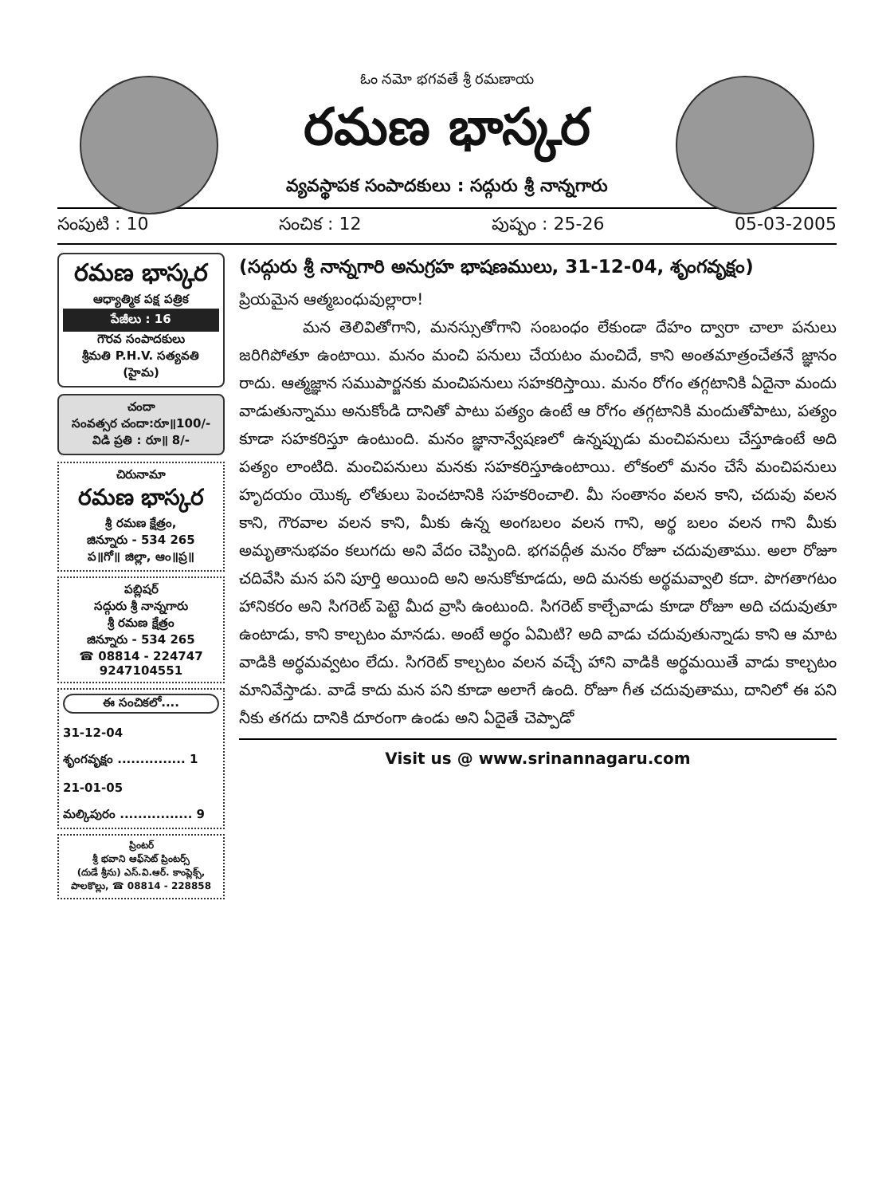ఓం నమో భగవతే శ్రీ రమణాయ
రమణ భాస్కర
వ్యవస్థాపక సంపాదకులు : సద్గురు శ్రీ నాన్నగారు
సంపుటి : 10 సంచిక : 12 పుష్పం : 25-26 05-03-2005
రమణ భాస్కర
ఆధ్యాత్మిక పక్ష పత్రిక
పేజీలు : 16
గౌరవ సంపాదకులు
శ్రీమతి P.H.V. సత్యవతి (హైమ)
చందా
సంవత్సర చందా:రూ॥100/-
విడి ప్రతి : రూ॥ 8/-
చిరునామా
రమణ భాస్కర
శ్రీ రమణ క్షేత్రం,
జిన్నూరు - 534 265
ప॥గో॥ జిల్లా, ఆం॥ప్ర॥
పబ్లిషర్
సద్గురు శ్రీ నాన్నగారు
శ్రీ రమణ క్షేత్రం
జిన్నూరు - 534 265
☎ 08814 - 224747
9247104551
ఈ సంచికలో....
31-12-04
శృంగవృక్షం ............... 1
21-01-05
మల్కిపురం ................ 9
ప్రింటర్
శ్రీ భవాని ఆఫ్‌సెట్ ప్రింటర్స్
(దుడే శ్రీను) ఎస్.వి.ఆర్. కాంప్లెక్స్,
పాలకొల్లు, ☎ 08814 - 228858
(సద్గురు శ్రీ నాన్నగారి అనుగ్రహ భాషణములు, 31-12-04, శృంగవృక్షం)
ప్రియమైన ఆత్మబంధువుల్లారా!
మన తెలివితోగాని, మనస్సుతోగాని సంబంధం లేకుండా దేహం ద్వారా చాలా పనులు జరిగిపోతూ ఉంటాయి. మనం మంచి పనులు చేయటం మంచిదే, కాని అంతమాత్రంచేతనే జ్ఞానం రాదు. ఆత్మజ్ఞాన సముపార్జనకు మంచిపనులు సహకరిస్తాయి. మనం రోగం తగ్గటానికి ఏదైనా మందు వాడుతున్నాము అనుకోండి దానితో పాటు పత్యం ఉంటే ఆ రోగం తగ్గటానికి మందుతోపాటు, పత్యం కూడా సహకరిస్తూ ఉంటుంది. మనం జ్ఞానాన్వేషణలో ఉన్నప్పుడు మంచిపనులు చేస్తూఉంటే అది పత్యం లాంటిది. మంచిపనులు మనకు సహకరిస్తూఉంటాయి. లోకంలో మనం చేసే మంచిపనులు హృదయం యొక్క లోతులు పెంచటానికి సహకరించాలి. మీ సంతానం వలన కాని, చదువు వలన కాని, గౌరవాల వలన కాని, మీకు ఉన్న అంగబలం వలన గాని, అర్థ బలం వలన గాని మీకు అమృతానుభవం కలుగదు అని వేదం చెప్పింది. భగవద్గీత మనం రోజూ చదువుతాము. అలా రోజూ చదివేసి మన పని పూర్తి అయింది అని అనుకోకూడదు, అది మనకు అర్థమవ్వాలి కదా. పొగతాగటం హానికరం అని సిగరెట్ పెట్టె మీద వ్రాసి ఉంటుంది. సిగరెట్ కాల్చేవాడు కూడా రోజూ అది చదువుతూ ఉంటాడు, కాని కాల్చటం మానడు. అంటే అర్థం ఏమిటి? అది వాడు చదువుతున్నాడు కాని ఆ మాట వాడికి అర్థమవ్వటం లేదు. సిగరెట్ కాల్చటం వలన వచ్చే హాని వాడికి అర్థమయితే వాడు కాల్చటం మానివేస్తాడు. వాడే కాదు మన పని కూడా అలాగే ఉంది. రోజూ గీత చదువుతాము, దానిలో ఈ పని నీకు తగదు దానికి దూరంగా ఉండు అని ఏదైతే చెప్పాడో
Visit us @ www.srinannagaru.com